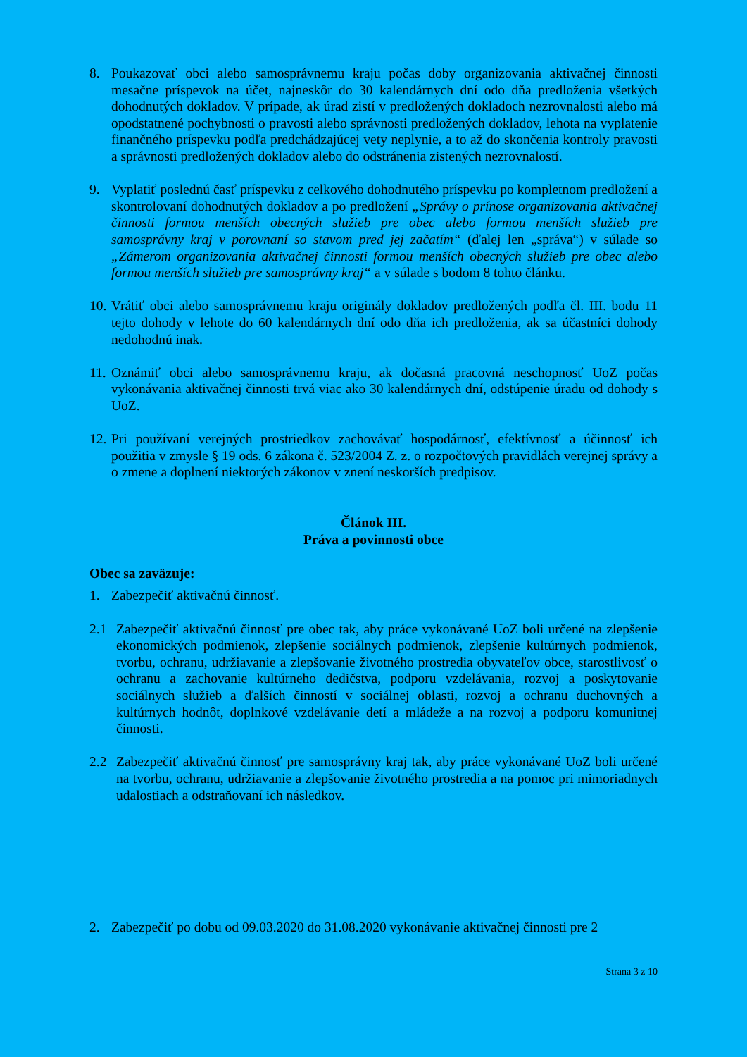8. Poukazovať obci alebo samosprávnemu kraju počas doby organizovania aktivačnej činnosti mesačne príspevok na účet, najneskôr do 30 kalendárnych dní odo dňa predloženia všetkých dohodnutých dokladov. V prípade, ak úrad zistí v predložených dokladoch nezrovnalosti alebo má opodstatnené pochybnosti o pravosti alebo správnosti predložených dokladov, lehota na vyplatenie finančného príspevku podľa predchádzajúcej vety neplynie, a to až do skončenia kontroly pravosti a správnosti predložených dokladov alebo do odstránenia zistených nezrovnalostí.
9. Vyplatiť poslednú časť príspevku z celkového dohodnutého príspevku po kompletnom predložení a skontrolovaní dohodnutých dokladov a po predložení „Správy o prínose organizovania aktivačnej činnosti formou menších obecných služieb pre obec alebo formou menších služieb pre samosprávny kraj v porovnaní so stavom pred jej začatím“ (ďalej len „správa“) v súlade so „Zámerom organizovania aktivačnej činnosti formou menších obecných služieb pre obec alebo formou menších služieb pre samosprávny kraj“ a v súlade s bodom 8 tohto článku.
10.
Vrátiť obci alebo samosprávnemu kraju originály dokladov predložených podľa čl. III. bodu 11 tejto dohody v lehote do 60 kalendárnych dní odo dňa ich predloženia, ak sa účastníci dohody nedohodnú inak.
11.
Oznámiť obci alebo samosprávnemu kraju, ak dočasná pracovná neschopnosť UoZ počas vykonávania aktivačnej činnosti trvá viac ako 30 kalendárnych dní, odstúpenie úradu od dohody s UoZ.
12.
Pri používaní verejných prostriedkov zachovávať hospodárnosť, efektívnosť a účinnosť ich použitia v zmysle § 19 ods. 6 zákona č. 523/2004 Z. z. o rozpočtových pravidlách verejnej správy a o zmene a doplnení niektorých zákonov v znení neskorších predpisov.
Článok III.
Práva a povinnosti obce
Obec sa zaväzuje:
1. Zabezpečiť aktivačnú činnosť.
2.1 Zabezpečiť aktivačnú činnosť pre obec tak, aby práce vykonávané UoZ boli určené na zlepšenie ekonomických podmienok, zlepšenie sociálnych podmienok, zlepšenie kultúrnych podmienok, tvorbu, ochranu, udržiavanie a zlepšovanie životného prostredia obyvateľov obce, starostlivosť o ochranu a zachovanie kultúrneho dedičstva, podporu vzdelávania, rozvoj a poskytovanie sociálnych služieb a ďalších činností v sociálnej oblasti, rozvoj a ochranu duchovných a kultúrnych hodnôt, doplnkové vzdelávanie detí a mládeže a na rozvoj a podporu komunitnej činnosti.
2.2 Zabezpečiť aktivačnú činnosť pre samosprávny kraj tak, aby práce vykonávané UoZ boli určené na tvorbu, ochranu, udržiavanie a zlepšovanie životného prostredia a na pomoc pri mimoriadnych udalostiach a odstraňovaní ich následkov.
2. Zabezpečiť po dobu od 09.03.2020 do 31.08.2020 vykonávanie aktivačnej činnosti pre 2
Strana 3 z 10